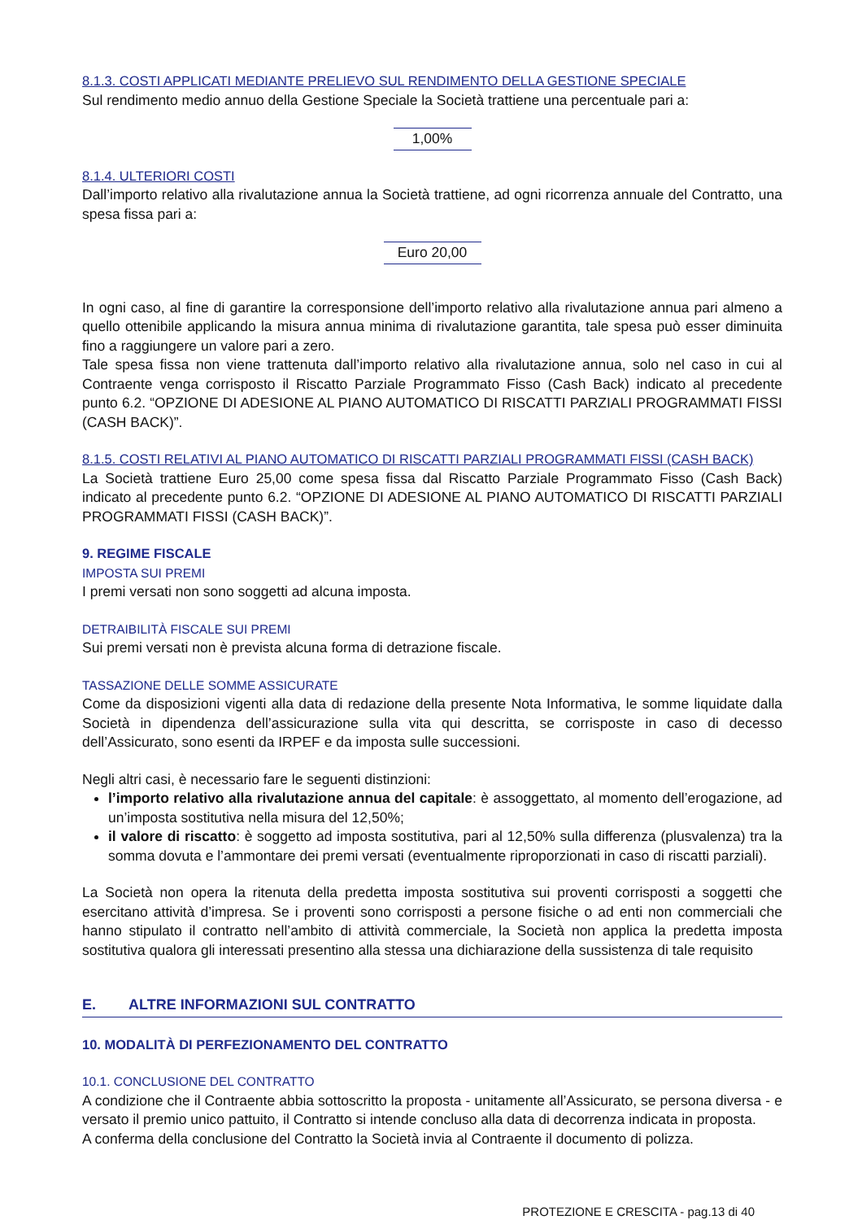8.1.3. COSTI APPLICATI MEDIANTE PRELIEVO SUL RENDIMENTO DELLA GESTIONE SPECIALE
Sul rendimento medio annuo della Gestione Speciale la Società trattiene una percentuale pari a:
1,00%
8.1.4. ULTERIORI COSTI
Dall’importo relativo alla rivalutazione annua la Società trattiene, ad ogni ricorrenza annuale del Contratto, una spesa fissa pari a:
Euro 20,00
In ogni caso, al fine di garantire la corresponsione dell’importo relativo alla rivalutazione annua pari almeno a quello ottenibile applicando la misura annua minima di rivalutazione garantita, tale spesa può esser diminuita fino a raggiungere un valore pari a zero.
Tale spesa fissa non viene trattenuta dall’importo relativo alla rivalutazione annua, solo nel caso in cui al Contraente venga corrisposto il Riscatto Parziale Programmato Fisso (Cash Back) indicato al precedente punto 6.2. “OPZIONE DI ADESIONE AL PIANO AUTOMATICO DI RISCATTI PARZIALI PROGRAMMATI FISSI (CASH BACK)”.
8.1.5. COSTI RELATIVI AL PIANO AUTOMATICO DI RISCATTI PARZIALI PROGRAMMATI FISSI (CASH BACK)
La Società trattiene Euro 25,00 come spesa fissa dal Riscatto Parziale Programmato Fisso (Cash Back) indicato al precedente punto 6.2. “OPZIONE DI ADESIONE AL PIANO AUTOMATICO DI RISCATTI PARZIALI PROGRAMMATI FISSI (CASH BACK)”.
9. REGIME FISCALE
IMPOSTA SUI PREMI
I premi versati non sono soggetti ad alcuna imposta.
DETRAIBILITÀ FISCALE SUI PREMI
Sui premi versati non è prevista alcuna forma di detrazione fiscale.
TASSAZIONE DELLE SOMME ASSICURATE
Come da disposizioni vigenti alla data di redazione della presente Nota Informativa, le somme liquidate dalla Società in dipendenza dell’assicurazione sulla vita qui descritta, se corrisposte in caso di decesso dell’Assicurato, sono esenti da IRPEF e da imposta sulle successioni.
Negli altri casi, è necessario fare le seguenti distinzioni:
l’importo relativo alla rivalutazione annua del capitale: è assoggettato, al momento dell’erogazione, ad un’imposta sostitutiva nella misura del 12,50%;
il valore di riscatto: è soggetto ad imposta sostitutiva, pari al 12,50% sulla differenza (plusvalenza) tra la somma dovuta e l’ammontare dei premi versati (eventualmente riproporzionati in caso di riscatti parziali).
La Società non opera la ritenuta della predetta imposta sostitutiva sui proventi corrisposti a soggetti che esercitano attività d’impresa. Se i proventi sono corrisposti a persone fisiche o ad enti non commerciali che hanno stipulato il contratto nell’ambito di attività commerciale, la Società non applica la predetta imposta sostitutiva qualora gli interessati presentino alla stessa una dichiarazione della sussistenza di tale requisito
E. ALTRE INFORMAZIONI SUL CONTRATTO
10. MODALITÀ DI PERFEZIONAMENTO DEL CONTRATTO
10.1. CONCLUSIONE DEL CONTRATTO
A condizione che il Contraente abbia sottoscritto la proposta - unitamente all’Assicurato, se persona diversa - e versato il premio unico pattuito, il Contratto si intende concluso alla data di decorrenza indicata in proposta.
A conferma della conclusione del Contratto la Società invia al Contraente il documento di polizza.
PROTEZIONE E CRESCITA - pag.13 di 40